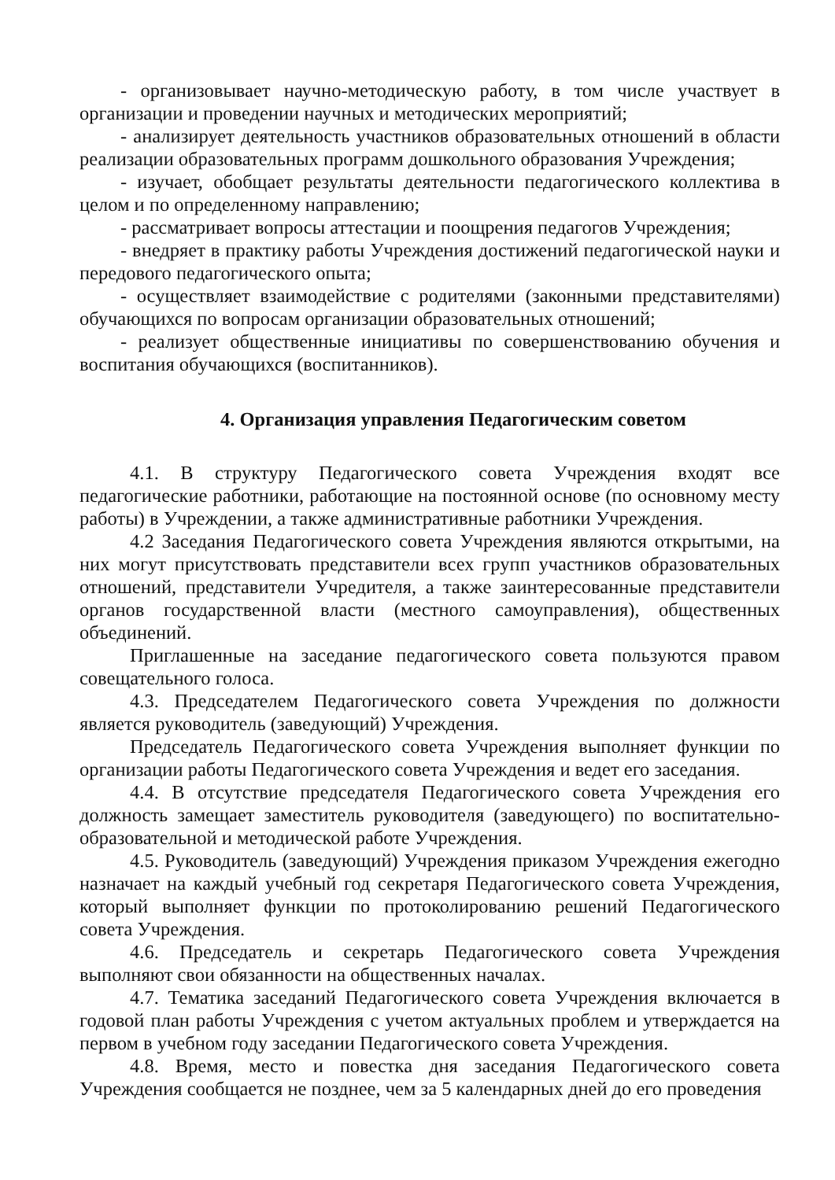- организовывает научно-методическую работу, в том числе участвует в организации и проведении научных и методических мероприятий;
- анализирует деятельность участников образовательных отношений в области реализации образовательных программ дошкольного образования Учреждения;
- изучает, обобщает результаты деятельности педагогического коллектива в целом и по определенному направлению;
- рассматривает вопросы аттестации и поощрения педагогов Учреждения;
- внедряет в практику работы Учреждения достижений педагогической науки и передового педагогического опыта;
- осуществляет взаимодействие с родителями (законными представителями) обучающихся по вопросам организации образовательных отношений;
- реализует общественные инициативы по совершенствованию обучения и воспитания обучающихся (воспитанников).
4. Организация управления Педагогическим советом
4.1. В структуру Педагогического совета Учреждения входят все педагогические работники, работающие на постоянной основе (по основному месту работы) в Учреждении, а также административные работники Учреждения.
4.2 Заседания Педагогического совета Учреждения являются открытыми, на них могут присутствовать представители всех групп участников образовательных отношений, представители Учредителя, а также заинтересованные представители органов государственной власти (местного самоуправления), общественных объединений.
Приглашенные на заседание педагогического совета пользуются правом совещательного голоса.
4.3. Председателем Педагогического совета Учреждения по должности является руководитель (заведующий) Учреждения.
Председатель Педагогического совета Учреждения выполняет функции по организации работы Педагогического совета Учреждения и ведет его заседания.
4.4. В отсутствие председателя Педагогического совета Учреждения его должность замещает заместитель руководителя (заведующего) по воспитательно-образовательной и методической работе Учреждения.
4.5. Руководитель (заведующий) Учреждения приказом Учреждения ежегодно назначает на каждый учебный год секретаря Педагогического совета Учреждения, который выполняет функции по протоколированию решений Педагогического совета Учреждения.
4.6. Председатель и секретарь Педагогического совета Учреждения выполняют свои обязанности на общественных началах.
4.7. Тематика заседаний Педагогического совета Учреждения включается в годовой план работы Учреждения с учетом актуальных проблем и утверждается на первом в учебном году заседании Педагогического совета Учреждения.
4.8. Время, место и повестка дня заседания Педагогического совета Учреждения сообщается не позднее, чем за 5 календарных дней до его проведения